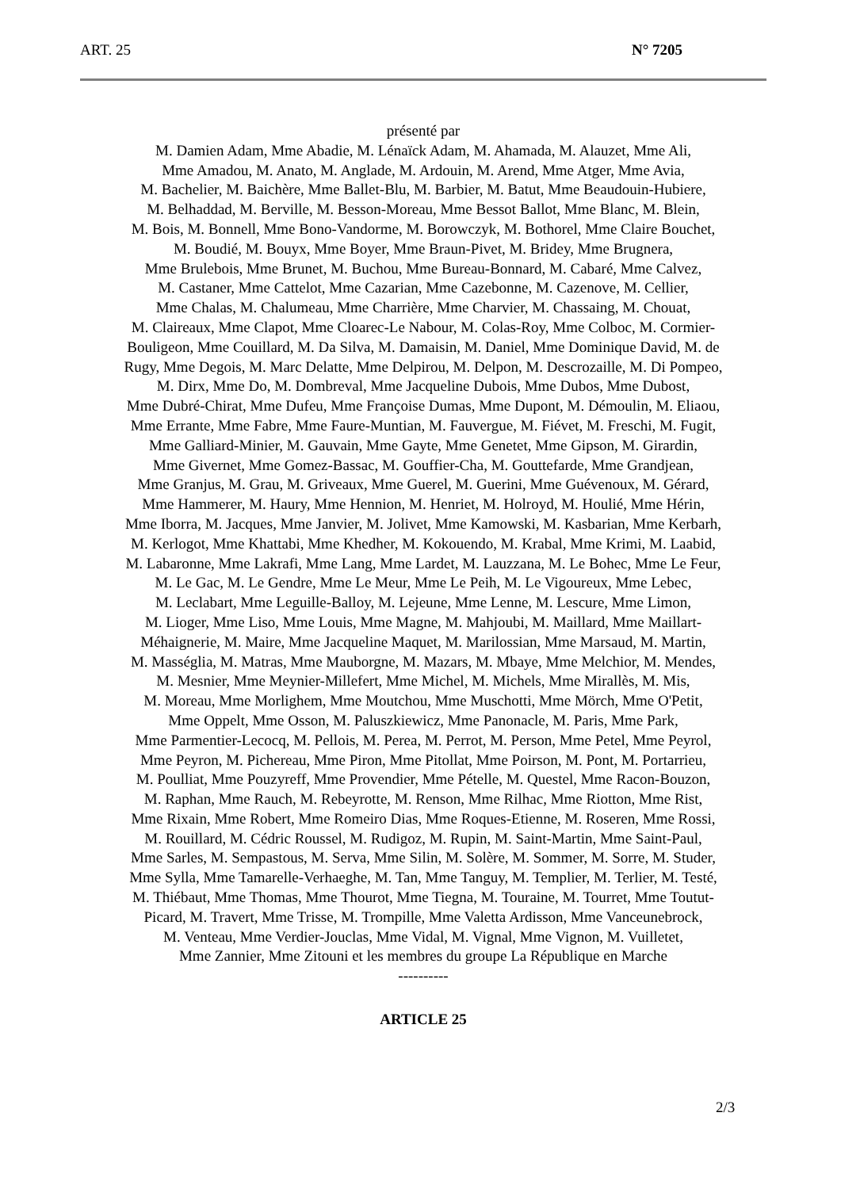ART. 25 N° 7205
présenté par
M. Damien Adam, Mme Abadie, M. Lénaïck Adam, M. Ahamada, M. Alauzet, Mme Ali,
Mme Amadou, M. Anato, M. Anglade, M. Ardouin, M. Arend, Mme Atger, Mme Avia,
M. Bachelier, M. Baichère, Mme Ballet-Blu, M. Barbier, M. Batut, Mme Beaudouin-Hubiere,
M. Belhaddad, M. Berville, M. Besson-Moreau, Mme Bessot Ballot, Mme Blanc, M. Blein,
M. Bois, M. Bonnell, Mme Bono-Vandorme, M. Borowczyk, M. Bothorel, Mme Claire Bouchet,
M. Boudié, M. Bouyx, Mme Boyer, Mme Braun-Pivet, M. Bridey, Mme Brugnera,
Mme Brulebois, Mme Brunet, M. Buchou, Mme Bureau-Bonnard, M. Cabaré, Mme Calvez,
M. Castaner, Mme Cattelot, Mme Cazarian, Mme Cazebonne, M. Cazenove, M. Cellier,
Mme Chalas, M. Chalumeau, Mme Charrière, Mme Charvier, M. Chassaing, M. Chouat,
M. Claireaux, Mme Clapot, Mme Cloarec-Le Nabour, M. Colas-Roy, Mme Colboc, M. Cormier-
Bouligeon, Mme Couillard, M. Da Silva, M. Damaisin, M. Daniel, Mme Dominique David, M. de
Rugy, Mme Degois, M. Marc Delatte, Mme Delpirou, M. Delpon, M. Descrozaille, M. Di Pompeo,
M. Dirx, Mme Do, M. Dombreval, Mme Jacqueline Dubois, Mme Dubos, Mme Dubost,
Mme Dubré-Chirat, Mme Dufeu, Mme Françoise Dumas, Mme Dupont, M. Démoulin, M. Eliaou,
Mme Errante, Mme Fabre, Mme Faure-Muntian, M. Fauvergue, M. Fiévet, M. Freschi, M. Fugit,
Mme Galliard-Minier, M. Gauvain, Mme Gayte, Mme Genetet, Mme Gipson, M. Girardin,
Mme Givernet, Mme Gomez-Bassac, M. Gouffier-Cha, M. Gouttefarde, Mme Grandjean,
Mme Granjus, M. Grau, M. Griveaux, Mme Guerel, M. Guerini, Mme Guévenoux, M. Gérard,
Mme Hammerer, M. Haury, Mme Hennion, M. Henriet, M. Holroyd, M. Houlié, Mme Hérin,
Mme Iborra, M. Jacques, Mme Janvier, M. Jolivet, Mme Kamowski, M. Kasbarian, Mme Kerbarh,
M. Kerlogot, Mme Khattabi, Mme Khedher, M. Kokouendo, M. Krabal, Mme Krimi, M. Laabid,
M. Labaronne, Mme Lakrafi, Mme Lang, Mme Lardet, M. Lauzzana, M. Le Bohec, Mme Le Feur,
M. Le Gac, M. Le Gendre, Mme Le Meur, Mme Le Peih, M. Le Vigoureux, Mme Lebec,
M. Leclabart, Mme Leguille-Balloy, M. Lejeune, Mme Lenne, M. Lescure, Mme Limon,
M. Lioger, Mme Liso, Mme Louis, Mme Magne, M. Mahjoubi, M. Maillard, Mme Maillart-
Méhaignerie, M. Maire, Mme Jacqueline Maquet, M. Marilossian, Mme Marsaud, M. Martin,
M. Masséglia, M. Matras, Mme Mauborgne, M. Mazars, M. Mbaye, Mme Melchior, M. Mendes,
M. Mesnier, Mme Meynier-Millefert, Mme Michel, M. Michels, Mme Mirallès, M. Mis,
M. Moreau, Mme Morlighem, Mme Moutchou, Mme Muschotti, Mme Mörch, Mme O'Petit,
Mme Oppelt, Mme Osson, M. Paluszkiewicz, Mme Panonacle, M. Paris, Mme Park,
Mme Parmentier-Lecocq, M. Pellois, M. Perea, M. Perrot, M. Person, Mme Petel, Mme Peyrol,
Mme Peyron, M. Pichereau, Mme Piron, Mme Pitollat, Mme Poirson, M. Pont, M. Portarrieu,
M. Poulliat, Mme Pouzyreff, Mme Provendier, Mme Pételle, M. Questel, Mme Racon-Bouzon,
M. Raphan, Mme Rauch, M. Rebeyrotte, M. Renson, Mme Rilhac, Mme Riotton, Mme Rist,
Mme Rixain, Mme Robert, Mme Romeiro Dias, Mme Roques-Etienne, M. Roseren, Mme Rossi,
M. Rouillard, M. Cédric Roussel, M. Rudigoz, M. Rupin, M. Saint-Martin, Mme Saint-Paul,
Mme Sarles, M. Sempastous, M. Serva, Mme Silin, M. Solère, M. Sommer, M. Sorre, M. Studer,
Mme Sylla, Mme Tamarelle-Verhaeghe, M. Tan, Mme Tanguy, M. Templier, M. Terlier, M. Testé,
M. Thiébaut, Mme Thomas, Mme Thourot, Mme Tiegna, M. Touraine, M. Tourret, Mme Toutut-
Picard, M. Travert, Mme Trisse, M. Trompille, Mme Valetta Ardisson, Mme Vanceunebrock,
M. Venteau, Mme Verdier-Jouclas, Mme Vidal, M. Vignal, Mme Vignon, M. Vuilletet,
Mme Zannier, Mme Zitouni et les membres du groupe La République en Marche
----------
ARTICLE 25
2/3